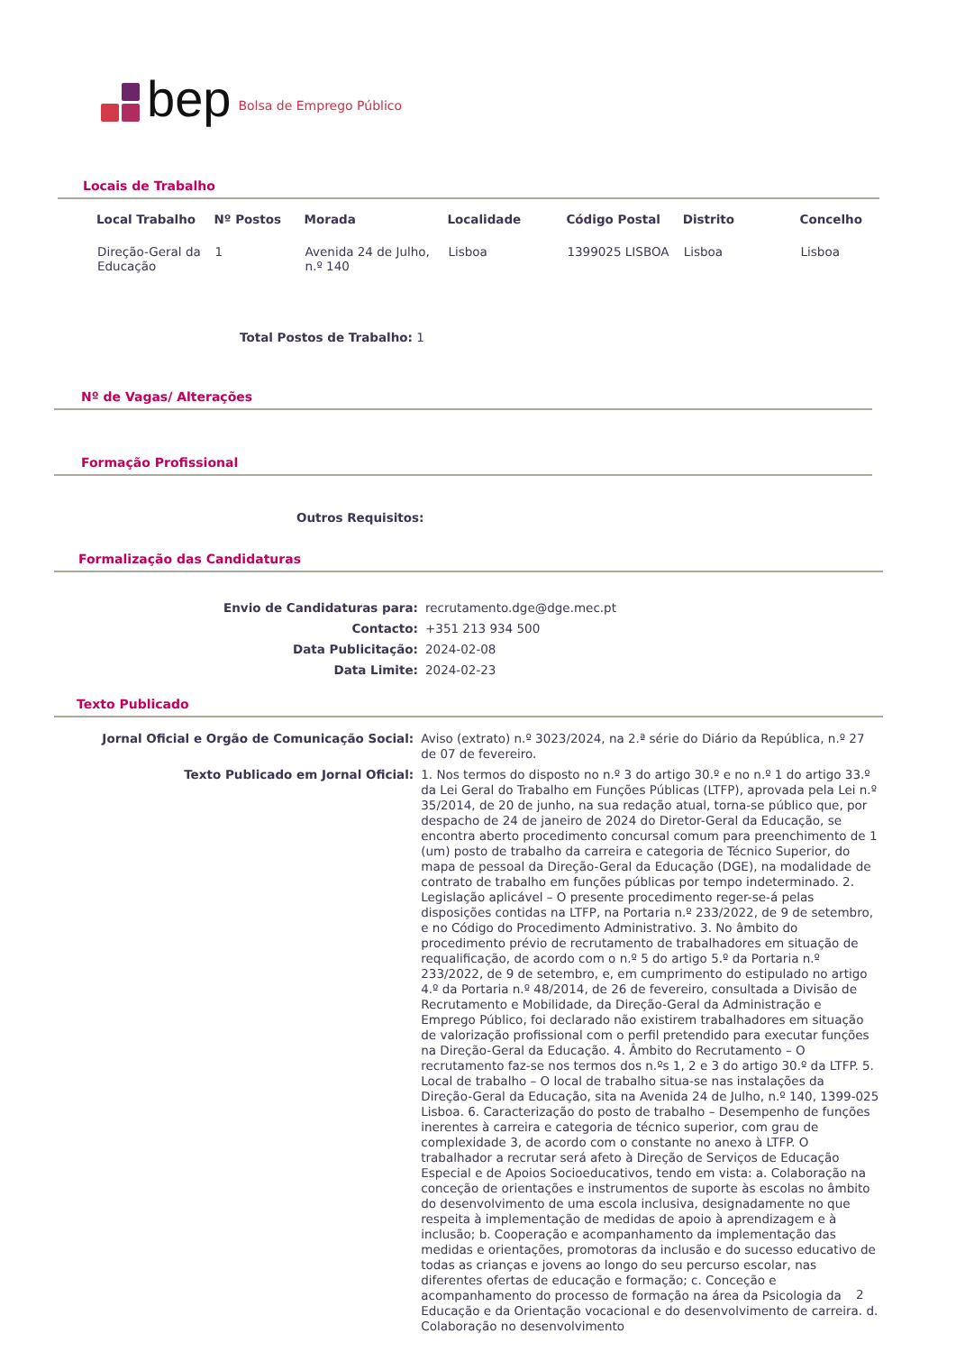bep Bolsa de Emprego Público
Locais de Trabalho
| Local Trabalho | Nº Postos | Morada | Localidade | Código Postal | Distrito | Concelho |
| --- | --- | --- | --- | --- | --- | --- |
| Direção-Geral da Educação | 1 | Avenida 24 de Julho, n.º 140 | Lisboa | 1399025 LISBOA | Lisboa | Lisboa |
Total Postos de Trabalho: 1
Nº de Vagas/ Alterações
Formação Profissional
Outros Requisitos:
Formalização das Candidaturas
| Envio de Candidaturas para: | recrutamento.dge@dge.mec.pt |
| Contacto: | +351 213 934 500 |
| Data Publicitação: | 2024-02-08 |
| Data Limite: | 2024-02-23 |
Texto Publicado
| Jornal Oficial e Orgão de Comunicação Social: | Aviso (extrato) n.º 3023/2024, na 2.ª série do Diário da República, n.º 27 de 07 de fevereiro. |
| Texto Publicado em Jornal Oficial: | 1. Nos termos do disposto no n.º 3 do artigo 30.º e no n.º 1 do artigo 33.º da Lei Geral do Trabalho em Funções Públicas (LTFP), aprovada pela Lei n.º 35/2014, de 20 de junho, na sua redação atual, torna-se público que, por despacho de 24 de janeiro de 2024 do Diretor-Geral da Educação, se encontra aberto procedimento concursal comum para preenchimento de 1 (um) posto de trabalho da carreira e categoria de Técnico Superior, do mapa de pessoal da Direção-Geral da Educação (DGE), na modalidade de contrato de trabalho em funções públicas por tempo indeterminado. 2. Legislação aplicável – O presente procedimento reger-se-á pelas disposições contidas na LTFP, na Portaria n.º 233/2022, de 9 de setembro, e no Código do Procedimento Administrativo. 3. No âmbito do procedimento prévio de recrutamento de trabalhadores em situação de requalificação, de acordo com o n.º 5 do artigo 5.º da Portaria n.º 233/2022, de 9 de setembro, e, em cumprimento do estipulado no artigo 4.º da Portaria n.º 48/2014, de 26 de fevereiro, consultada a Divisão de Recrutamento e Mobilidade, da Direção-Geral da Administração e Emprego Público, foi declarado não existirem trabalhadores em situação de valorização profissional com o perfil pretendido para executar funções na Direção-Geral da Educação. 4. Âmbito do Recrutamento – O recrutamento faz-se nos termos dos n.ºs 1, 2 e 3 do artigo 30.º da LTFP. 5. Local de trabalho – O local de trabalho situa-se nas instalações da Direção-Geral da Educação, sita na Avenida 24 de Julho, n.º 140, 1399-025 Lisboa. 6. Caracterização do posto de trabalho – Desempenho de funções inerentes à carreira e categoria de técnico superior, com grau de complexidade 3, de acordo com o constante no anexo à LTFP. O trabalhador a recrutar será afeto à Direção de Serviços de Educação Especial e de Apoios Socioeducativos, tendo em vista: a. Colaboração na conceção de orientações e instrumentos de suporte às escolas no âmbito do desenvolvimento de uma escola inclusiva, designadamente no que respeita à implementação de medidas de apoio à aprendizagem e à inclusão; b. Cooperação e acompanhamento da implementação das medidas e orientações, promotoras da inclusão e do sucesso educativo de todas as crianças e jovens ao longo do seu percurso escolar, nas diferentes ofertas de educação e formação; c. Conceção e acompanhamento do processo de formação na área da Psicologia da Educação e da Orientação vocacional e do desenvolvimento de carreira. d. Colaboração no desenvolvimento |
2